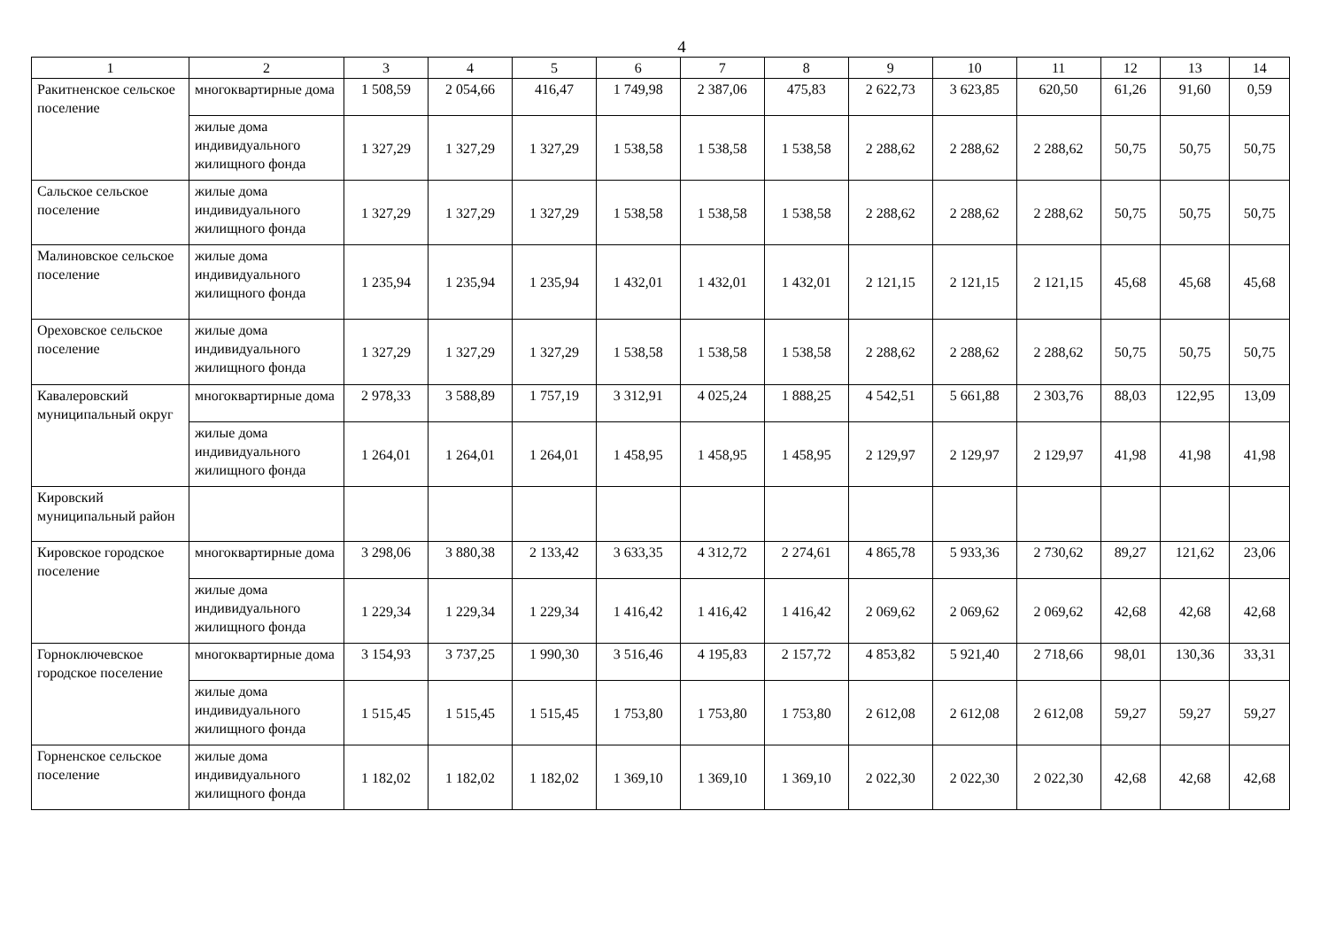4
| 1 | 2 | 3 | 4 | 5 | 6 | 7 | 8 | 9 | 10 | 11 | 12 | 13 | 14 |
| --- | --- | --- | --- | --- | --- | --- | --- | --- | --- | --- | --- | --- | --- |
| Ракитненское сельское поселение | многоквартирные дома | 1 508,59 | 2 054,66 | 416,47 | 1 749,98 | 2 387,06 | 475,83 | 2 622,73 | 3 623,85 | 620,50 | 61,26 | 91,60 | 0,59 |
| | жилые дома индивидуального жилищного фонда | 1 327,29 | 1 327,29 | 1 327,29 | 1 538,58 | 1 538,58 | 1 538,58 | 2 288,62 | 2 288,62 | 2 288,62 | 50,75 | 50,75 | 50,75 |
| Сальское сельское поселение | жилые дома индивидуального жилищного фонда | 1 327,29 | 1 327,29 | 1 327,29 | 1 538,58 | 1 538,58 | 1 538,58 | 2 288,62 | 2 288,62 | 2 288,62 | 50,75 | 50,75 | 50,75 |
| Малиновское сельское поселение | жилые дома индивидуального жилищного фонда | 1 235,94 | 1 235,94 | 1 235,94 | 1 432,01 | 1 432,01 | 1 432,01 | 2 121,15 | 2 121,15 | 2 121,15 | 45,68 | 45,68 | 45,68 |
| Ореховское сельское поселение | жилые дома индивидуального жилищного фонда | 1 327,29 | 1 327,29 | 1 327,29 | 1 538,58 | 1 538,58 | 1 538,58 | 2 288,62 | 2 288,62 | 2 288,62 | 50,75 | 50,75 | 50,75 |
| Кавалеровский муниципальный округ | многоквартирные дома | 2 978,33 | 3 588,89 | 1 757,19 | 3 312,91 | 4 025,24 | 1 888,25 | 4 542,51 | 5 661,88 | 2 303,76 | 88,03 | 122,95 | 13,09 |
| | жилые дома индивидуального жилищного фонда | 1 264,01 | 1 264,01 | 1 264,01 | 1 458,95 | 1 458,95 | 1 458,95 | 2 129,97 | 2 129,97 | 2 129,97 | 41,98 | 41,98 | 41,98 |
| Кировский муниципальный район | | | | | | | | | | | | | |
| Кировское городское поселение | многоквартирные дома | 3 298,06 | 3 880,38 | 2 133,42 | 3 633,35 | 4 312,72 | 2 274,61 | 4 865,78 | 5 933,36 | 2 730,62 | 89,27 | 121,62 | 23,06 |
| | жилые дома индивидуального жилищного фонда | 1 229,34 | 1 229,34 | 1 229,34 | 1 416,42 | 1 416,42 | 1 416,42 | 2 069,62 | 2 069,62 | 2 069,62 | 42,68 | 42,68 | 42,68 |
| Горноключевское городское поселение | многоквартирные дома | 3 154,93 | 3 737,25 | 1 990,30 | 3 516,46 | 4 195,83 | 2 157,72 | 4 853,82 | 5 921,40 | 2 718,66 | 98,01 | 130,36 | 33,31 |
| | жилые дома индивидуального жилищного фонда | 1 515,45 | 1 515,45 | 1 515,45 | 1 753,80 | 1 753,80 | 1 753,80 | 2 612,08 | 2 612,08 | 2 612,08 | 59,27 | 59,27 | 59,27 |
| Горненское сельское поселение | жилые дома индивидуального жилищного фонда | 1 182,02 | 1 182,02 | 1 182,02 | 1 369,10 | 1 369,10 | 1 369,10 | 2 022,30 | 2 022,30 | 2 022,30 | 42,68 | 42,68 | 42,68 |